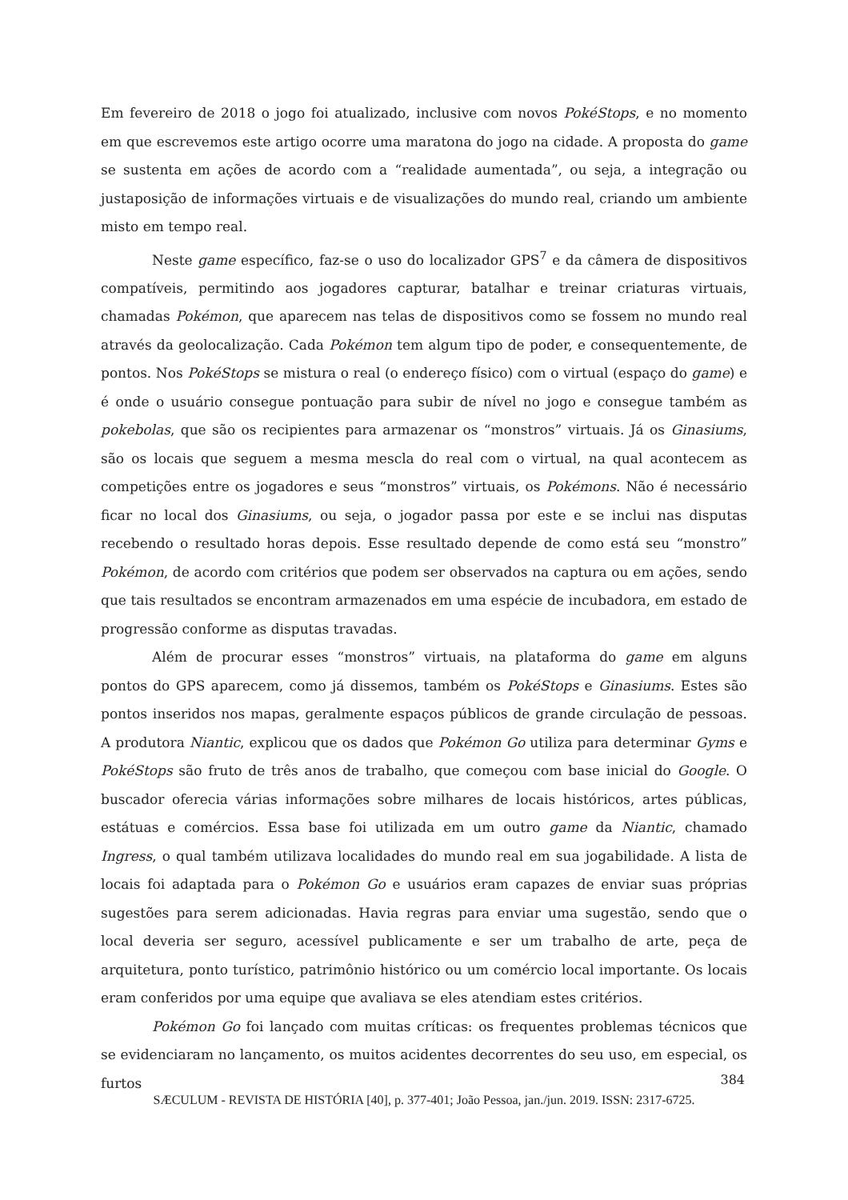Em fevereiro de 2018 o jogo foi atualizado, inclusive com novos PokéStops, e no momento em que escrevemos este artigo ocorre uma maratona do jogo na cidade. A proposta do game se sustenta em ações de acordo com a “realidade aumentada”, ou seja, a integração ou justaposição de informações virtuais e de visualizações do mundo real, criando um ambiente misto em tempo real.
Neste game específico, faz-se o uso do localizador GPS<sup>7</sup> e da câmera de dispositivos compatíveis, permitindo aos jogadores capturar, batalhar e treinar criaturas virtuais, chamadas Pokémon, que aparecem nas telas de dispositivos como se fossem no mundo real através da geolocalização. Cada Pokémon tem algum tipo de poder, e consequentemente, de pontos. Nos PokéStops se mistura o real (o endereço físico) com o virtual (espaço do game) e é onde o usuário consegue pontuação para subir de nível no jogo e consegue também as pokebolas, que são os recipientes para armazenar os “monstros” virtuais. Já os Ginasiums, são os locais que seguem a mesma mescla do real com o virtual, na qual acontecem as competições entre os jogadores e seus “monstros” virtuais, os Pokémons. Não é necessário ficar no local dos Ginasiums, ou seja, o jogador passa por este e se inclui nas disputas recebendo o resultado horas depois. Esse resultado depende de como está seu “monstro” Pokémon, de acordo com critérios que podem ser observados na captura ou em ações, sendo que tais resultados se encontram armazenados em uma espécie de incubadora, em estado de progressão conforme as disputas travadas.
Além de procurar esses “monstros” virtuais, na plataforma do game em alguns pontos do GPS aparecem, como já dissemos, também os PokéStops e Ginasiums. Estes são pontos inseridos nos mapas, geralmente espaços públicos de grande circulação de pessoas. A produtora Niantic, explicou que os dados que Pokémon Go utiliza para determinar Gyms e PokéStops são fruto de três anos de trabalho, que começou com base inicial do Google. O buscador oferecia várias informações sobre milhares de locais históricos, artes públicas, estátuas e comércios. Essa base foi utilizada em um outro game da Niantic, chamado Ingress, o qual também utilizava localidades do mundo real em sua jogabilidade. A lista de locais foi adaptada para o Pokémon Go e usuários eram capazes de enviar suas próprias sugestões para serem adicionadas. Havia regras para enviar uma sugestão, sendo que o local deveria ser seguro, acessível publicamente e ser um trabalho de arte, peça de arquitetura, ponto turístico, patrimônio histórico ou um comércio local importante. Os locais eram conferidos por uma equipe que avaliava se eles atendiam estes critérios.
Pokémon Go foi lançado com muitas críticas: os frequentes problemas técnicos que se evidenciaram no lançamento, os muitos acidentes decorrentes do seu uso, em especial, os furtos
384
SÆCULUM - REVISTA DE HISTÓRIA [40], p. 377-401; João Pessoa, jan./jun. 2019. ISSN: 2317-6725.